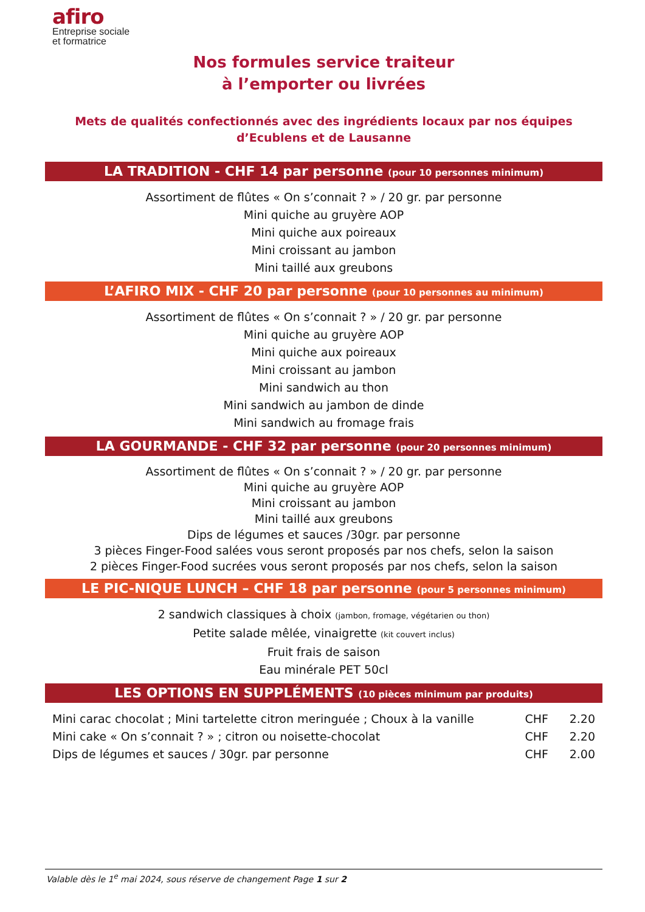afiro
Entreprise sociale
et formatrice
Nos formules service traiteur
à l’emporter ou livrées
Mets de qualités confectionnés avec des ingrédients locaux par nos équipes d’Ecublens et de Lausanne
LA TRADITION - CHF 14 par personne (pour 10 personnes minimum)
Assortiment de flûtes « On s’connait ? » / 20 gr. par personne
Mini quiche au gruyère AOP
Mini quiche aux poireaux
Mini croissant au jambon
Mini taillé aux greubons
L’AFIRO MIX - CHF 20 par personne (pour 10 personnes au minimum)
Assortiment de flûtes « On s’connait ? » / 20 gr. par personne
Mini quiche au gruyère AOP
Mini quiche aux poireaux
Mini croissant au jambon
Mini sandwich au thon
Mini sandwich au jambon de dinde
Mini sandwich au fromage frais
LA GOURMANDE - CHF 32 par personne (pour 20 personnes minimum)
Assortiment de flûtes « On s’connait ? » / 20 gr. par personne
Mini quiche au gruyère AOP
Mini croissant au jambon
Mini taillé aux greubons
Dips de légumes et sauces /30gr. par personne
3 pièces Finger-Food salées vous seront proposés par nos chefs, selon la saison
2 pièces Finger-Food sucrées vous seront proposés par nos chefs, selon la saison
LE PIC-NIQUE LUNCH – CHF 18 par personne (pour 5 personnes minimum)
2 sandwich classiques à choix (jambon, fromage, végétarien ou thon)
Petite salade mêlée, vinaigrette (kit couvert inclus)
Fruit frais de saison
Eau minérale PET 50cl
LES OPTIONS EN SUPPLÉMENTS (10 pièces minimum par produits)
| Mini carac chocolat ; Mini tartelette citron meringuée ; Choux à la vanille | CHF | 2.20 |
| Mini cake « On s’connait ? » ; citron ou noisette-chocolat | CHF | 2.20 |
| Dips de légumes et sauces / 30gr. par personne | CHF | 2.00 |
Valable dès le 1<sup>e</sup> mai 2024, sous réserve de changement Page 1 sur 2